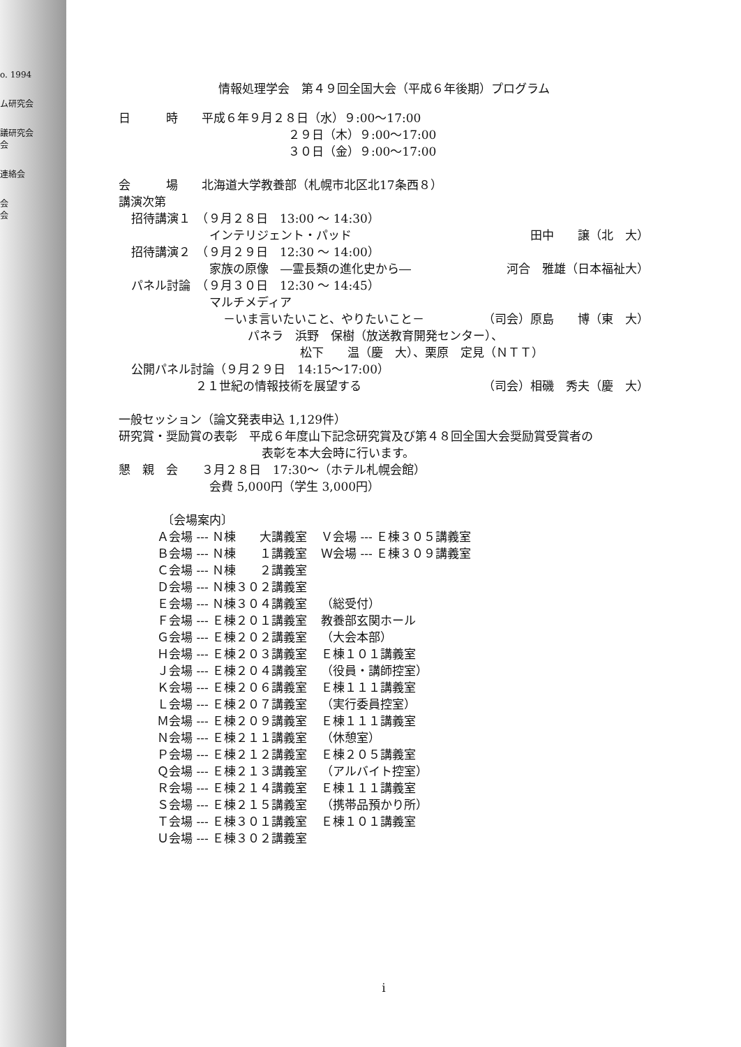o. 1994
ム研究会
議研究会
会
連絡会
会
会
情報処理学会　第４９回全国大会（平成６年後期）プログラム
日　　　時　　平成６年９月２８日（水）９:00～17:00
２９日（木）９:00～17:00
３０日（金）９:00～17:00
会　　　場　　北海道大学教養部（札幌市北区北17条西８）
講演次第
招待講演１　（９月２８日　13:00 ～ 14:30）
インテリジェント・パッド 田中　　譲（北　大）
招待講演２　（９月２９日　12:30 ～ 14:00）
家族の原像　―霊長類の進化史から― 河合　雅雄（日本福祉大）
パネル討論　（９月３０日　12:30 ～ 14:45）
マルチメディア
－いま言いたいこと、やりたいこと－ （司会）原島　　博（東　大）
パネラ　浜野　保樹（放送教育開発センター）、
松下　　温（慶　大）、栗原　定見（ＮＴＴ）
公開パネル討論（９月２９日　14:15～17:00）
２１世紀の情報技術を展望する （司会）相磯　秀夫（慶　大）
一般セッション（論文発表申込 1,129件）
研究賞・奨励賞の表彰　平成６年度山下記念研究賞及び第４８回全国大会奨励賞受賞者の
表彰を本大会時に行います。
懇　親　会　　３月２８日　17:30～（ホテル札幌会館）
会費 5,000円（学生 3,000円）
〔会場案内〕
| Ａ会場 --- Ｎ棟 大講義室 | Ｖ会場 --- Ｅ棟３０５講義室 |
| Ｂ会場 --- Ｎ棟 １講義室 | Ｗ会場 --- Ｅ棟３０９講義室 |
| Ｃ会場 --- Ｎ棟 ２講義室 | |
| Ｄ会場 --- Ｎ棟３０２講義室 | |
| Ｅ会場 --- Ｎ棟３０４講義室 | （総受付） |
| Ｆ会場 --- Ｅ棟２０１講義室 | 教養部玄関ホール |
| Ｇ会場 --- Ｅ棟２０２講義室 | （大会本部） |
| Ｈ会場 --- Ｅ棟２０３講義室 | Ｅ棟１０１講義室 |
| Ｊ会場 --- Ｅ棟２０４講義室 | （役員・講師控室） |
| Ｋ会場 --- Ｅ棟２０６講義室 | Ｅ棟１１１講義室 |
| Ｌ会場 --- Ｅ棟２０７講義室 | （実行委員控室） |
| Ｍ会場 --- Ｅ棟２０９講義室 | Ｅ棟１１１講義室 |
| Ｎ会場 --- Ｅ棟２１１講義室 | （休憩室） |
| Ｐ会場 --- Ｅ棟２１２講義室 | Ｅ棟２０５講義室 |
| Ｑ会場 --- Ｅ棟２１３講義室 | （アルバイト控室） |
| Ｒ会場 --- Ｅ棟２１４講義室 | Ｅ棟１１１講義室 |
| Ｓ会場 --- Ｅ棟２１５講義室 | （携帯品預かり所） |
| Ｔ会場 --- Ｅ棟３０１講義室 | Ｅ棟１０１講義室 |
| Ｕ会場 --- Ｅ棟３０２講義室 | |
i